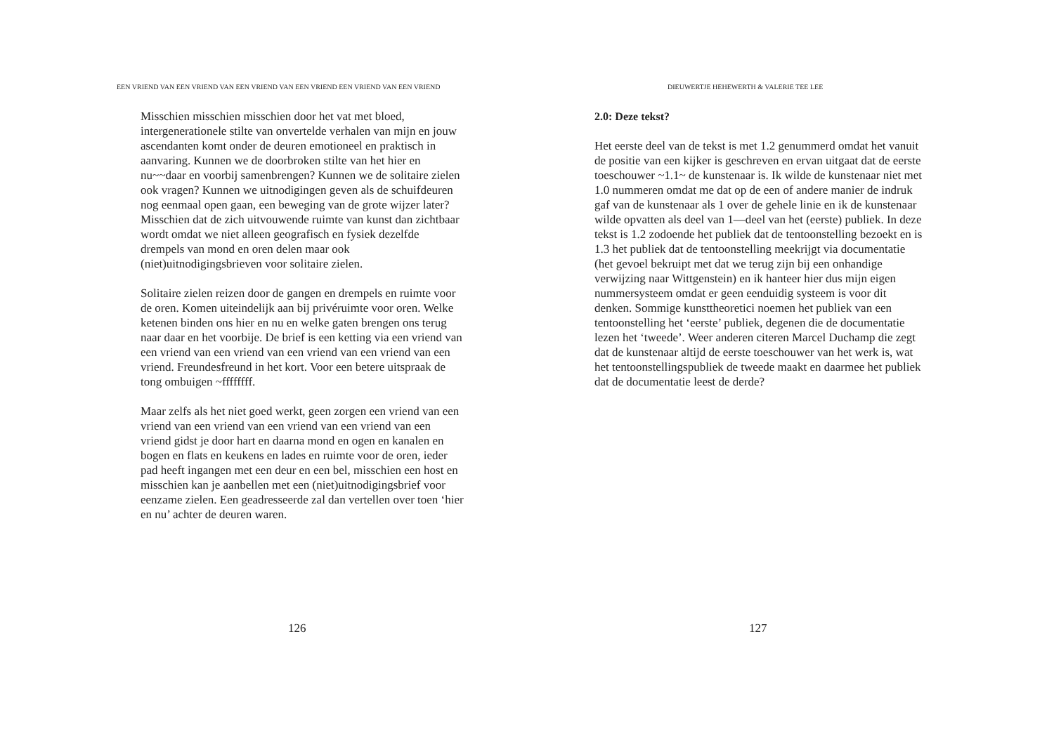EEN VRIEND VAN EEN VRIEND VAN EEN VRIEND VAN EEN VRIEND EEN VRIEND VAN EEN VRIEND
Misschien misschien misschien door het vat met bloed, intergenerationele stilte van onvertelde verhalen van mijn en jouw ascendanten komt onder de deuren emotioneel en praktisch in aanvaring. Kunnen we de doorbroken stilte van het hier en nu~~daar en voorbij samenbrengen? Kunnen we de solitaire zielen ook vragen? Kunnen we uitnodigingen geven als de schuifdeuren nog eenmaal open gaan, een beweging van de grote wijzer later? Misschien dat de zich uitvouwende ruimte van kunst dan zichtbaar wordt omdat we niet alleen geografisch en fysiek dezelfde drempels van mond en oren delen maar ook (niet)uitnodigingsbrieven voor solitaire zielen.
Solitaire zielen reizen door de gangen en drempels en ruimte voor de oren. Komen uiteindelijk aan bij privéruimte voor oren. Welke ketenen binden ons hier en nu en welke gaten brengen ons terug naar daar en het voorbije. De brief is een ketting via een vriend van een vriend van een vriend van een vriend van een vriend van een vriend. Freundesfreund in het kort. Voor een betere uitspraak de tong ombuigen ~ffffffff.
Maar zelfs als het niet goed werkt, geen zorgen een vriend van een vriend van een vriend van een vriend van een vriend van een vriend gidst je door hart en daarna mond en ogen en kanalen en bogen en flats en keukens en lades en ruimte voor de oren, ieder pad heeft ingangen met een deur en een bel, misschien een host en misschien kan je aanbellen met een (niet)uitnodigingsbrief voor eenzame zielen. Een geadresseerde zal dan vertellen over toen ‘hier en nu’ achter de deuren waren.
126
DIEUWERTJE HEHEWERTH & VALERIE TEE LEE
2.0: Deze tekst?
Het eerste deel van de tekst is met 1.2 genummerd omdat het vanuit de positie van een kijker is geschreven en ervan uitgaat dat de eerste toeschouwer ~1.1~ de kunstenaar is. Ik wilde de kunstenaar niet met 1.0 nummeren omdat me dat op de een of andere manier de indruk gaf van de kunstenaar als 1 over de gehele linie en ik de kunstenaar wilde opvatten als deel van 1—deel van het (eerste) publiek. In deze tekst is 1.2 zodoende het publiek dat de tentoonstelling bezoekt en is 1.3 het publiek dat de tentoonstelling meekrijgt via documentatie (het gevoel bekruipt met dat we terug zijn bij een onhandige verwijzing naar Wittgenstein) en ik hanteer hier dus mijn eigen nummersysteem omdat er geen eenduidig systeem is voor dit denken. Sommige kunsttheoretici noemen het publiek van een tentoonstelling het ‘eerste’ publiek, degenen die de documentatie lezen het ‘tweede’. Weer anderen citeren Marcel Duchamp die zegt dat de kunstenaar altijd de eerste toeschouwer van het werk is, wat het tentoonstellingspubliek de tweede maakt en daarmee het publiek dat de documentatie leest de derde?
127